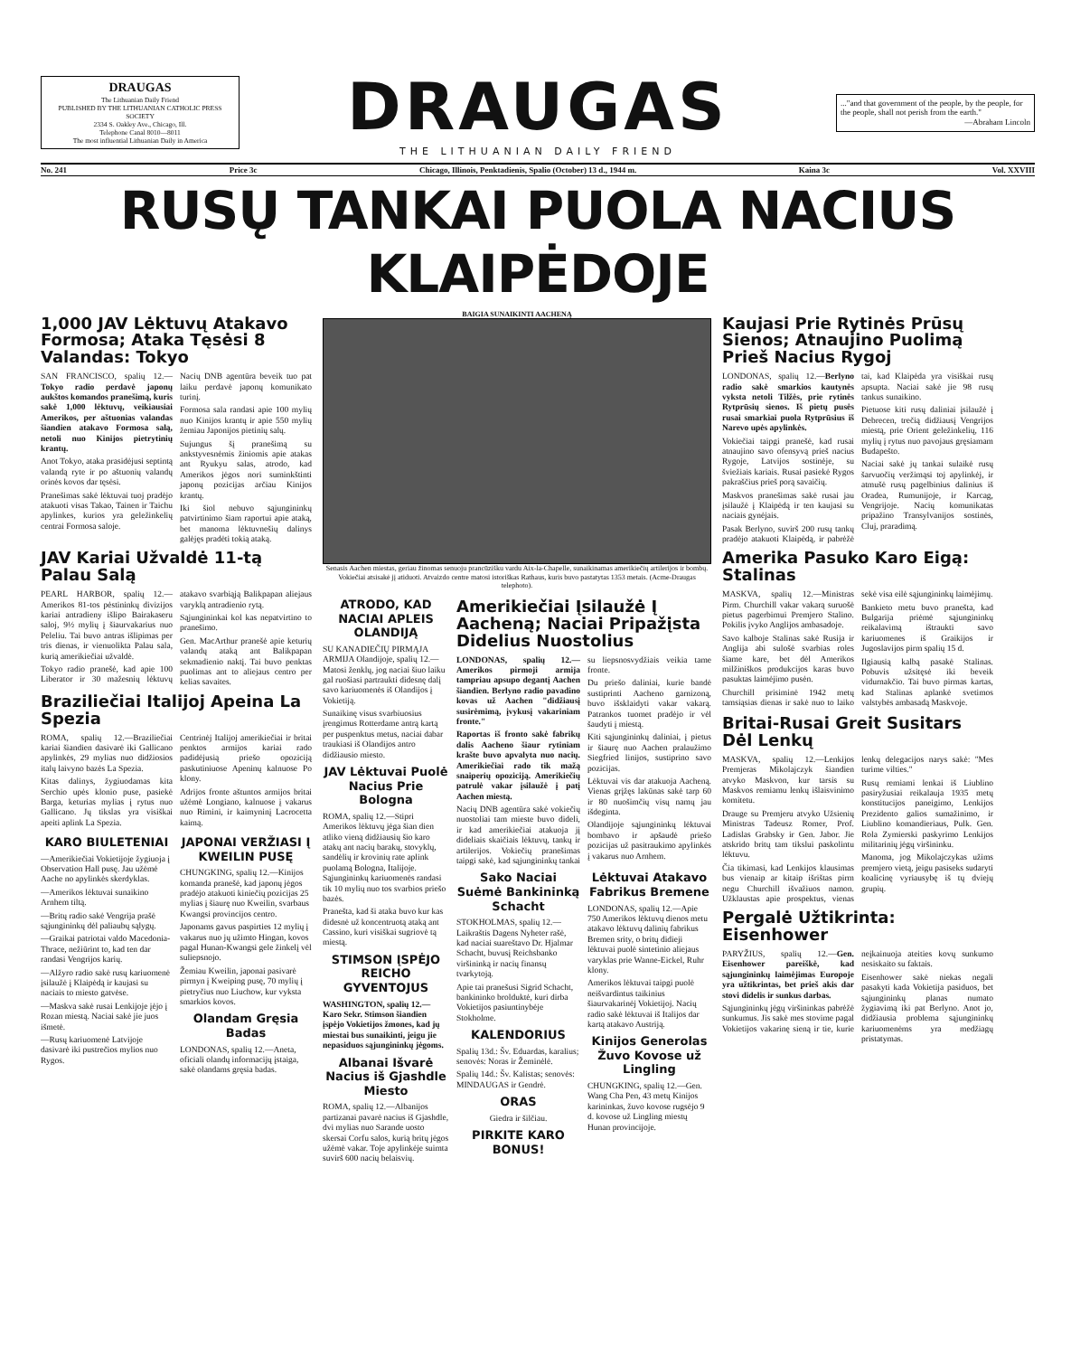DRAUGAS
The Lithuanian Daily Friend
PUBLISHED BY THE LITHUANIAN CATHOLIC PRESS SOCIETY
2334 S. Oakley Ave., Chicago, Ill.
Telephone Canal 8010—8011
The most influential Lithuanian Daily in America
DRAUGAS
THE LITHUANIAN DAILY FRIEND
..."and that government of the people, by the people, for the people, shall not perish from the earth."
—Abraham Lincoln
No. 241 Price 3c Chicago, Illinois, Penktadienis, Spalio (October) 13 d., 1944 m. Kaina 3c Vol. XXVIII
RUSŲ TANKAI PUOLA NACIUS KLAIPĖDOJE
1,000 JAV Lėktuvų Atakavo Formosa; Ataka Tęsėsi 8 Valandas: Tokyo
SAN FRANCISCO, spalių 12.—Tokyo radio perdavė japonų aukštos komandos pranešimą, kuris sakė 1,000 lėktuvų, veikiausiai Amerikos, per aštuonias valandas šiandien atakavo Formosa salą, netoli nuo Kinijos pietrytinių krantų.
Anot Tokyo, ataka prasidėjusi septintą valandą ryte ir po aštuonių valandų orinės kovos dar tęsėsi.
Pranešimas sakė lėktuvai tuoj pradėjo atakuoti visas Takao, Tainen ir Taichu apylinkes, kurios yra geležinkelių centrai Formosa saloje.
Nacių DNB agentūra beveik tuo pat laiku perdavė japonų komunikato turinį.
Formosa sala randasi apie 100 mylių nuo Kinijos krantų ir apie 550 mylių žemiau Japonijos pietinių salų.
Sujungus šį pranešimą su ankstyvesnėmis žiniomis apie atakas ant Ryukyu salas, atrodo, kad Amerikos jėgos nori suminkštinti japonų pozicijas arčiau Kinijos krantų.
Iki šiol nebuvo sąjungininkų patvirtinimo šiam raportui apie ataką, bet manoma lėktuvnešių dalinys galėjęs pradėti tokią ataką.
JAV Kariai Užvaldė 11-tą Palau Salą
PEARL HARBOR, spalių 12.—Amerikos 81-tos pėstininkų divizijos kariai antradieny išlipo Bairakaseru saloj, 9½ mylių į šiaurvakarius nuo Peleliu. Tai buvo antras išlipimas per tris dienas, ir vienuolikta Palau sala, kurią amerikiečiai užvaldė.
Tokyo radio pranešė, kad apie 100 Liberator ir 30 mažesnių lėktuvų atakavo svarbiąją Balikpapan aliejaus varyklą antradienio rytą.
Sąjungininkai kol kas nepatvirtino to pranešimo.
Gen. MacArthur pranešė apie keturių valandų ataką ant Balikpapan sekmadienio naktį. Tai buvo penktas puolimas ant to aliejaus centro per kelias savaites.
Braziliečiai Italijoj Apeina La Spezia
ROMA, spalių 12.—Braziliečiai kariai šiandien dasivarė iki Gallicano apylinkės, 29 mylias nuo didžiosios italų laivyno bazės La Spezia.
Kitas dalinys, žygiuodamas kita Serchio upės klonio puse, pasiekė Barga, keturias mylias į rytus nuo Gallicano. Jų tikslas yra visiškai apeiti aplink La Spezia.
Centrinėj Italijoj amerikiečiai ir britai penktos armijos kariai rado padidėjusią priešo opoziciją paskutiniuose Apeninų kalnuose Po klony.
Adrijos fronte aštuntos armijos britai užėmė Longiano, kalnuose į vakarus nuo Rimini, ir kaimyninį Lacrocetta kaimą.
KARO BIULETENIAI
—Amerikiečiai Vokietijoje žygiuoja į Observation Hall pusę. Jau užėmė Aache no apylinkės skerdyklas.
—Amerikos lėktuvai sunaikino Arnhem tiltą.
—Britų radio sakė Vengrija prašė sąjungininkų dėl paliaubų sąlygų.
—Graikai patriotai valdo Macedonia-Thrace, nežiūrint to, kad ten dar randasi Vengrijos karių.
—Alžyro radio sakė rusų kariuomenė įsilaužė į Klaipėdą ir kaujasi su naciais to miesto gatvėse.
—Maskva sakė rusai Lenkijoje įėjo į Rozan miestą. Naciai sakė jie juos išmetė.
—Rusų kariuomenė Latvijoje dasivarė iki pustrečios mylios nuo Rygos.
JAPONAI VERŽIASI Į KWEILIN PUSĘ
CHUNGKING, spalių 12.—Kinijos komanda pranešė, kad japonų jėgos pradėjo atakuoti kiniečių pozicijas 25 mylias į šiaurę nuo Kweilin, svarbaus Kwangsi provincijos centro.
Japonams gavus paspirties 12 mylių į vakarus nuo jų užimto Hingan, kovos pagal Hunan-Kwangsi gele žinkelį vėl suliepsnojo.
Žemiau Kweilin, japonai pasivarė pirmyn į Kweiping pusę, 70 mylių į pietryčius nuo Liuchow, kur vyksta smarkios kovos.
Olandam Gręsia Badas
LONDONAS, spalių 12.—Aneta, oficiali olandų informacijų įstaiga, sakė olandams gręsia badas.
BAIGIA SUNAIKINTI AACHENĄ
Senasis Aachen miestas, geriau žinomas senuoju prancūzišku vardu Aix-la-Chapelle, sunaikinamas amerikiečių artilerijos ir bombų. Vokiečiai atsisakė jį atiduoti. Atvaizdo centre matosi istoriškas Rathaus, kuris buvo pastatytas 1353 metais. (Acme-Draugas telephoto).
ATRODO, KAD NACIAI APLEIS OLANDIJĄ
SU KANADIEČIŲ PIRMĄJA ARMIJA Olandijoje, spalių 12.—Matosi ženklų, jog naciai šiuo laiku gal ruošiasi partraukti didesnę dalį savo kariuomenės iš Olandijos į Vokietiją.
Sunaikinę visus svarbiuosius įrengimus Rotterdame antrą kartą per puspenktus metus, naciai dabar traukiasi iš Olandijos antro didžiausio miesto.
JAV Lėktuvai Puolė Nacius Prie Bologna
ROMA, spalių 12.—Stipri Amerikos lėktuvų jėga šian dien atliko vieną didžiausių šio karo atakų ant nacių barakų, stovyklų, sandėlių ir krovinių rate aplink puolamą Bologna, Italijoje. Sąjungininkų kariuomenės randasi tik 10 mylių nuo tos svarbios priešo bazės.
Pranešta, kad ši ataka buvo kur kas didesnė už koncentruotą ataką ant Cassino, kuri visiškai sugriovė tą miestą.
STIMSON ĮSPĖJO REICHO GYVENTOJUS
WASHINGTON, spalių 12.—Karo Sekr. Stimson šiandien įspėjo Vokietijos žmones, kad jų miestai bus sunaikinti, jeigu jie nepasiduos sąjungininkų jėgoms.
Albanai Išvarė Nacius iš Gjashdle Miesto
ROMA, spalių 12.—Albanijos partizanai pavarė nacius iš Gjashdle, dvi mylias nuo Sarande uosto skersai Corfu salos, kurią britų jėgos užėmė vakar. Toje apylinkėje suimta suvirš 600 nacių belaisvių.
Amerikiečiai Įsilaužė Į Aacheną; Naciai Pripažįsta Didelius Nuostolius
LONDONAS, spalių 12.—Amerikos pirmoji armija tampriau apsupo degantį Aachen šiandien. Berlyno radio pavadino kovas už Aachen "didžiausį susirėmimą, įvykusį vakariniam fronte."
Raportas iš fronto sakė fabrikų dalis Aacheno šiaur rytiniam krašte buvo apvalyta nuo nacių. Amerikiečiai rado tik mažą snaiperių opoziciją. Amerikiečių patrulė vakar įsilaužė į patį Aachen miestą.
Nacių DNB agentūra sakė vokiečių nuostoliai tam mieste buvo dideli, ir kad amerikiečiai atakuoja jį dideliais skaičiais lėktuvų, tankų ir artilerijos. Vokiečių pranešimas taipgi sakė, kad sąjungininkų tankai su liepsnosvydžiais veikia tame fronte.
Du priešo daliniai, kurie bandė sustiprinti Aacheno garnizoną, buvo išsklaidyti vakar vakarą. Patrankos tuomet pradėjo ir vėl šaudyti į miestą.
Kiti sąjungininkų daliniai, į pietus ir šiaurę nuo Aachen pralaužimo Siegfried linijos, sustiprino savo pozicijas.
Lėktuvai vis dar atakuoja Aacheną. Vienas grįžęs lakūnas sakė tarp 60 ir 80 nuošimčių visų namų jau išdeginta.
Olandijoje sąjungininkų lėktuvai bombavo ir apšaudė priešo pozicijas už pasitraukimo apylinkės į vakarus nuo Arnhem.
Sako Naciai Suėmė Bankininką Schacht
STOKHOLMAS, spalių 12.—Laikraštis Dagens Nyheter rašė, kad naciai suareštavo Dr. Hjalmar Schacht, buvusį Reichsbanko viršininką ir nacių finansų tvarkytoją.
Apie tai pranešusi Sigrid Schacht, bankininko brolduktė, kuri dirba Vokietijos pasiuntinybėje Stokholme.
KALENDORIUS
Spalių 13d.: Šv. Eduardas, karalius; senovės: Noras ir Žeminėlė.
Spalių 14d.: Šv. Kalistas; senovės: MINDAUGAS ir Gendrė.
ORAS
Giedra ir šilčiau.
PIRKITE KARO BONUS!
Lėktuvai Atakavo Fabrikus Bremene
LONDONAS, spalių 12.—Apie 750 Amerikos lėktuvų dienos metu atakavo lėktuvų dalinių fabrikus Bremen srity, o britų didieji lėktuvai puolė sintetinio aliejaus varyklas prie Wanne-Eickel, Ruhr klony.
Amerikos lėktuvai taipgi puolė neišvardintus taikinius šiaurvakarinėj Vokietijoj. Nacių radio sakė lėktuvai iš Italijos dar kartą atakavo Austriją.
Kinijos Generolas Žuvo Kovose už Lingling
CHUNGKING, spalių 12.—Gen. Wang Cha Pen, 43 metų Kinijos karininkas, žuvo kovose rugsėjo 9 d. kovose už Lingling miestų Hunan provincijoje.
Kaujasi Prie Rytinės Prūsų Sienos; Atnaujino Puolimą Prieš Nacius Rygoj
LONDONAS, spalių 12.—Berlyno radio sakė smarkios kautynės vyksta netoli Tilžės, prie rytinės Rytprūsių sienos. Iš pietų pusės rusai smarkiai puola Rytprūsius iš Narevo upės apylinkės.
Vokiečiai taipgi pranešė, kad rusai atnaujino savo ofensyvą prieš nacius Rygoje, Latvijos sostinėje, su šviežiais kariais. Rusai pasiekė Rygos pakraščius prieš porą savaičių.
Maskvos pranešimas sakė rusai jau įsilaužė į Klaipėdą ir ten kaujasi su naciais gynėjais.
Pasak Berlyno, suvirš 200 rusų tankų pradėjo atakuoti Klaipėdą, ir pabrėžė tai, kad Klaipėda yra visiškai rusų apsupta. Naciai sakė jie 98 rusų tankus sunaikino.
Pietuose kiti rusų daliniai įsilaužė į Debrecen, trečią didžiausį Vengrijos miestą, prie Orient geležinkelių, 116 mylių į rytus nuo pavojaus gręsiamam Budapešto.
Naciai sakė jų tankai sulaikė rusų šarvuočių veržimąsi toj apylinkėj, ir atmušė rusų pagelbinius dalinius iš Oradea, Rumunijoje, ir Karcag, Vengrijoje. Nacių komunikatas pripažino Transylvanijos sostinės, Cluj, praradimą.
Amerika Pasuko Karo Eigą: Stalinas
MASKVA, spalių 12.—Ministras Pirm. Churchill vakar vakarą suruošė pietus pagerbimui Premjero Stalino. Pokilis įvyko Anglijos ambasadoje.
Savo kalboje Stalinas sakė Rusija ir Anglija abi sulošė svarbias roles šiame kare, bet dėl Amerikos milžiniškos produkcijos karas buvo pasuktas laimėjimo pusėn.
Churchill prisiminė 1942 metų tamsiąsias dienas ir sakė nuo to laiko sekė visa eilė sąjungininkų laimėjimų.
Bankieto metu buvo pranešta, kad Bulgarija priėmė sąjungininkų reikalavimą ištraukti savo kariuomenes iš Graikijos ir Jugoslavijos pirm spalių 15 d.
Ilgiausią kalbą pasakė Stalinas. Pobuvis užsitęsė iki beveik vidurnakčio. Tai buvo pirmas kartas, kad Stalinas aplankė svetimos valstybės ambasadą Maskvoje.
Britai-Rusai Greit Susitars Dėl Lenkų
MASKVA, spalių 12.—Lenkijos Premjeras Mikolajczyk šiandien atvyko Maskvon, kur tarsis su Maskvos remiamu lenkų išlaisvinimo komitetu.
Drauge su Premjeru atvyko Užsienių Ministras Tadeusz Romer, Prof. Ladislas Grabsky ir Gen. Jabor. Jie atskrido britų tam tikslui paskolintu lėktuvu.
Čia tikimasi, kad Lenkijos klausimas bus vienaip ar kitaip išrištas pirm negu Churchill išvažiuos namon. Užklaustas apie prospektus, vienas lenkų delegacijos narys sakė: "Mes turime vilties."
Rusų remiami lenkai iš Liublino pasiryžusiai reikalauja 1935 metų konstitucijos paneigimo, Lenkijos Prezidento galios sumažinimo, ir Liublino komandieriaus, Pulk. Gen. Rola Zymierski paskyrimo Lenkijos militarinių jėgų viršininku.
Manoma, jog Mikolajczykas užims premjero vietą, jeigu pasiseks sudaryti koalicinę vyriausybę iš tų dviejų grupių.
Pergalė Užtikrinta: Eisenhower
PARYŽIUS, spalių 12.—Gen. Eisenhower pareiškė, kad sąjungininkų laimėjimas Europoje yra užtikrintas, bet prieš akis dar stovi didelis ir sunkus darbas.
Sąjungininkų jėgų viršininkas pabrėžė sunkumus. Jis sakė mes stovime pagal Vokietijos vakarinę sieną ir tie, kurie neįkainuoja ateities kovų sunkumo nesiskaito su faktais.
Eisenhower sakė niekas negali pasakyti kada Vokietija pasiduos, bet sąjungininkų planas numato žygiavimą iki pat Berlyno. Anot jo, didžiausia problema sąjungininkų kariuomenėms yra medžiagų pristatymas.